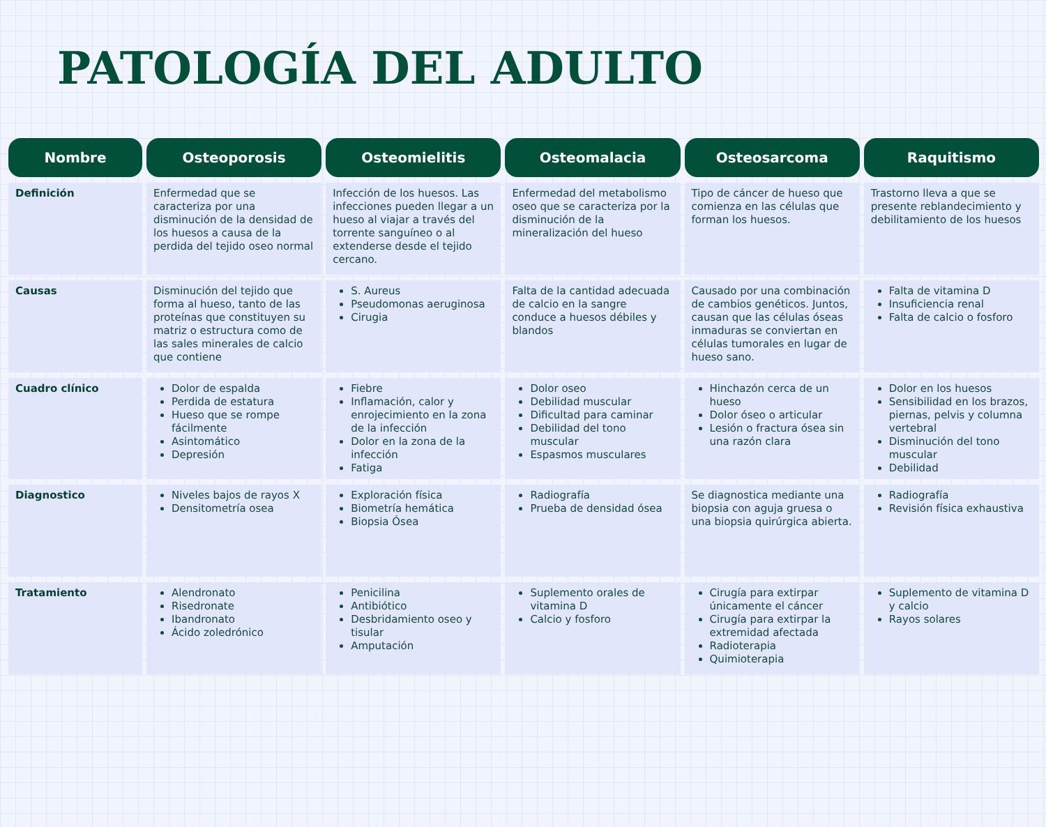PATOLOGÍA DEL ADULTO
| Nombre | Osteoporosis | Osteomielitis | Osteomalacia | Osteosarcoma | Raquitismo |
| --- | --- | --- | --- | --- | --- |
| Definición | Enfermedad que se caracteriza por una disminución de la densidad de los huesos a causa de la perdida del tejido oseo normal | Infección de los huesos. Las infecciones pueden llegar a un hueso al viajar a través del torrente sanguíneo o al extenderse desde el tejido cercano. | Enfermedad del metabolismo oseo que se caracteriza por la disminución de la mineralización del hueso | Tipo de cáncer de hueso que comienza en las células que forman los huesos. | Trastorno lleva a que se presente reblandecimiento y debilitamiento de los huesos |
| Causas | Disminución del tejido que forma al hueso, tanto de las proteínas que constituyen su matriz o estructura como de las sales minerales de calcio que contiene | S. Aureus Pseudomonas aeruginosa Cirugia | Falta de la cantidad adecuada de calcio en la sangre conduce a huesos débiles y blandos | Causado por una combinación de cambios genéticos. Juntos, causan que las células óseas inmaduras se conviertan en células tumorales en lugar de hueso sano. | Falta de vitamina D Insuficiencia renal Falta de calcio o fosforo |
| Cuadro clínico | Dolor de espalda Perdida de estatura Hueso que se rompe fácilmente Asintomático Depresión | Fiebre Inflamación, calor y enrojecimiento en la zona de la infección Dolor en la zona de la infección Fatiga | Dolor oseo Debilidad muscular Dificultad para caminar Debilidad del tono muscular Espasmos musculares | Hinchazón cerca de un hueso Dolor óseo o articular Lesión o fractura ósea sin una razón clara | Dolor en los huesos Sensibilidad en los brazos, piernas, pelvis y columna vertebral Disminución del tono muscular Debilidad |
| Diagnostico | Niveles bajos de rayos X Densitometría osea | Exploración física Biometría hemática Biopsia Ósea | Radiografía Prueba de densidad ósea | Se diagnostica mediante una biopsia con aguja gruesa o una biopsia quirúrgica abierta. | Radiografía Revisión física exhaustiva |
| Tratamiento | Alendronato Risedronate Ibandronato Ácido zoledrónico | Penicilina Antibiótico Desbridamiento oseo y tisular Amputación | Suplemento orales de vitamina D Calcio y fosforo | Cirugía para extirpar únicamente el cáncer Cirugía para extirpar la extremidad afectada Radioterapia Quimioterapia | Suplemento de vitamina D y calcio Rayos solares |